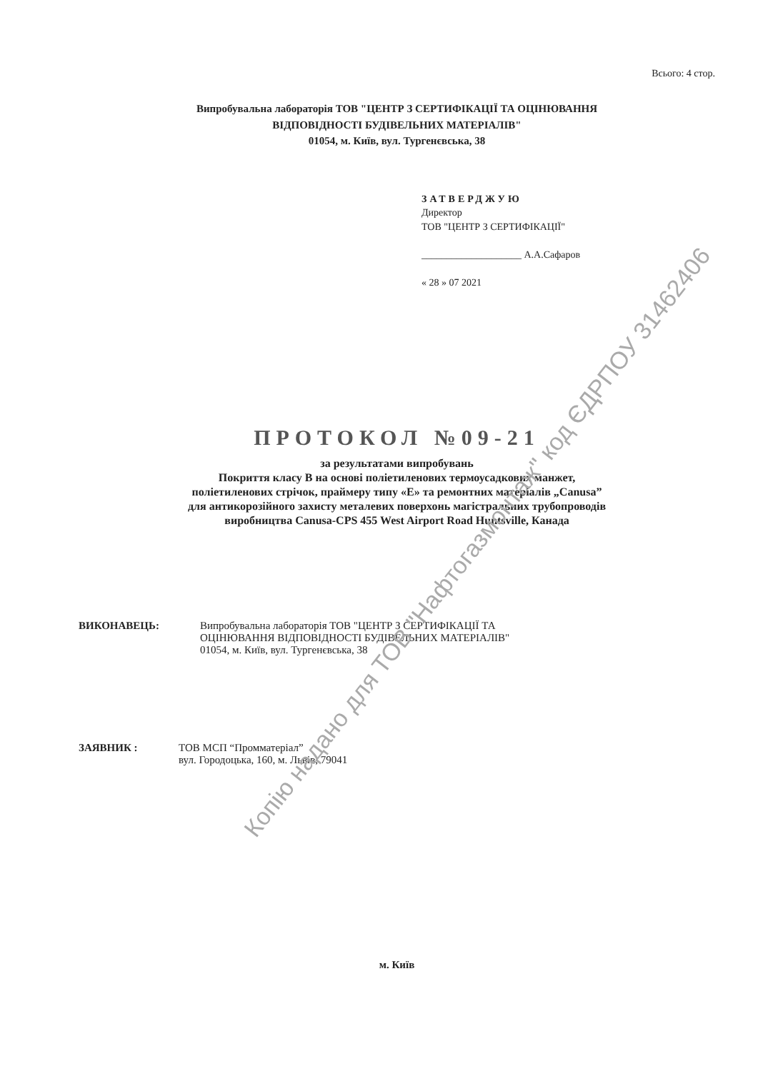Всього: 4 стор.
Випробувальна лабораторія ТОВ "ЦЕНТР З СЕРТИФІКАЦІЇ ТА ОЦІНЮВАННЯ
ВІДПОВІДНОСТІ БУДІВЕЛЬНИХ МАТЕРІАЛІВ"
01054, м. Київ, вул. Тургенєвська, 38
ЗАТВЕРДЖУЮ
Директор
ТОВ "ЦЕНТР З СЕРТИФІКАЦІЇ"
____________________ А.А.Сафаров
« 28 » 07 2021
ПРОТОКОЛ №09-21
за результатами випробувань
Покриття класу В на основі поліетиленових термоусадкових манжет,
поліетиленових стрічок, праймеру типу «Е» та ремонтних матеріалів „Canusa”
для антикорозійного захисту металевих поверхонь магістральних трубопроводів
виробництва Canusa-CPS 455 West Airport Road Huntsville, Канада
ВИКОНАВЕЦЬ: Випробувальна лабораторія ТОВ "ЦЕНТР З СЕРТИФІКАЦІЇ ТА
ОЦІНЮВАННЯ ВІДПОВІДНОСТІ БУДІВЕЛЬНИХ МАТЕРІАЛІВ"
01054, м. Київ, вул. Тургенєвська, 38
ЗАЯВНИК : ТОВ МСП “Промматеріал”
вул. Городоцька, 160, м. Львів, 79041
м. Київ
Копію надано для ТОВ "Нафтогазмонтаж" код ЄДРПОУ 31462406